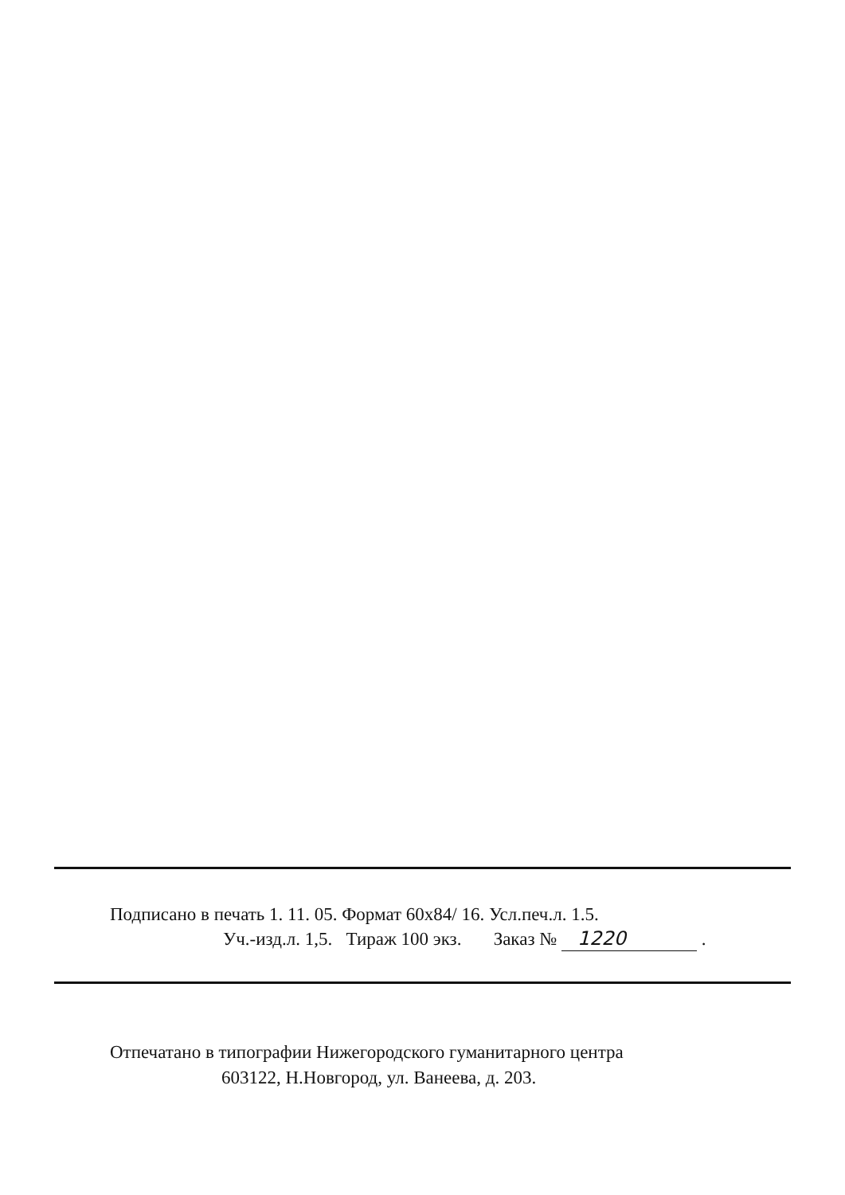Подписано в печать 1. 11. 05. Формат 60x84/ 16. Усл.печ.л. 1.5.
Уч.-изд.л. 1,5. Тираж 100 экз. Заказ № 1220 .
Отпечатано в типографии Нижегородского гуманитарного центра
603122, Н.Новгород, ул. Ванеева, д. 203.